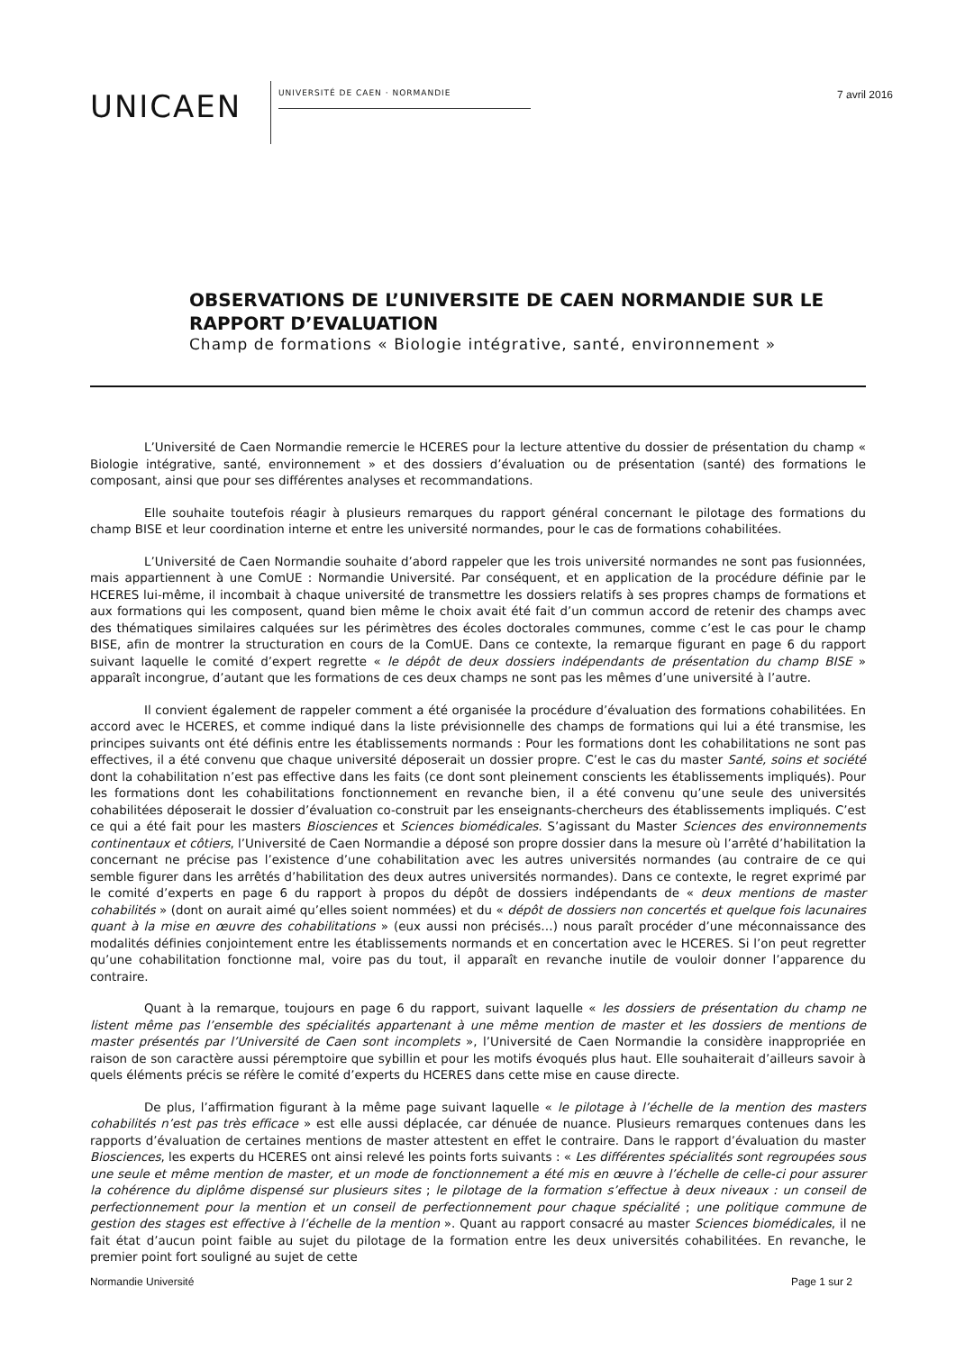UNICAEN
UNIVERSITÉ DE CAEN · NORMANDIE
7 avril 2016
OBSERVATIONS DE L’UNIVERSITE DE CAEN NORMANDIE SUR LE RAPPORT D’EVALUATION
Champ de formations « Biologie intégrative, santé, environnement »
L’Université de Caen Normandie remercie le HCERES pour la lecture attentive du dossier de présentation du champ « Biologie intégrative, santé, environnement » et des dossiers d’évaluation ou de présentation (santé) des formations le composant, ainsi que pour ses différentes analyses et recommandations.
Elle souhaite toutefois réagir à plusieurs remarques du rapport général concernant le pilotage des formations du champ BISE et leur coordination interne et entre les université normandes, pour le cas de formations cohabilitées.
L’Université de Caen Normandie souhaite d’abord rappeler que les trois université normandes ne sont pas fusionnées, mais appartiennent à une ComUE : Normandie Université. Par conséquent, et en application de la procédure définie par le HCERES lui-même, il incombait à chaque université de transmettre les dossiers relatifs à ses propres champs de formations et aux formations qui les composent, quand bien même le choix avait été fait d’un commun accord de retenir des champs avec des thématiques similaires calquées sur les périmètres des écoles doctorales communes, comme c’est le cas pour le champ BISE, afin de montrer la structuration en cours de la ComUE. Dans ce contexte, la remarque figurant en page 6 du rapport suivant laquelle le comité d’expert regrette « le dépôt de deux dossiers indépendants de présentation du champ BISE » apparaît incongrue, d’autant que les formations de ces deux champs ne sont pas les mêmes d’une université à l’autre.
Il convient également de rappeler comment a été organisée la procédure d’évaluation des formations cohabilitées. En accord avec le HCERES, et comme indiqué dans la liste prévisionnelle des champs de formations qui lui a été transmise, les principes suivants ont été définis entre les établissements normands : Pour les formations dont les cohabilitations ne sont pas effectives, il a été convenu que chaque université déposerait un dossier propre. C’est le cas du master Santé, soins et société dont la cohabilitation n’est pas effective dans les faits (ce dont sont pleinement conscients les établissements impliqués). Pour les formations dont les cohabilitations fonctionnement en revanche bien, il a été convenu qu’une seule des universités cohabilitées déposerait le dossier d’évaluation co-construit par les enseignants-chercheurs des établissements impliqués. C’est ce qui a été fait pour les masters Biosciences et Sciences biomédicales. S’agissant du Master Sciences des environnements continentaux et côtiers, l’Université de Caen Normandie a déposé son propre dossier dans la mesure où l’arrêté d’habilitation la concernant ne précise pas l’existence d’une cohabilitation avec les autres universités normandes (au contraire de ce qui semble figurer dans les arrêtés d’habilitation des deux autres universités normandes). Dans ce contexte, le regret exprimé par le comité d’experts en page 6 du rapport à propos du dépôt de dossiers indépendants de « deux mentions de master cohabilités » (dont on aurait aimé qu’elles soient nommées) et du « dépôt de dossiers non concertés et quelque fois lacunaires quant à la mise en œuvre des cohabilitations » (eux aussi non précisés…) nous paraît procéder d’une méconnaissance des modalités définies conjointement entre les établissements normands et en concertation avec le HCERES. Si l’on peut regretter qu’une cohabilitation fonctionne mal, voire pas du tout, il apparaît en revanche inutile de vouloir donner l’apparence du contraire.
Quant à la remarque, toujours en page 6 du rapport, suivant laquelle « les dossiers de présentation du champ ne listent même pas l’ensemble des spécialités appartenant à une même mention de master et les dossiers de mentions de master présentés par l’Université de Caen sont incomplets », l’Université de Caen Normandie la considère inappropriée en raison de son caractère aussi péremptoire que sybillin et pour les motifs évoqués plus haut. Elle souhaiterait d’ailleurs savoir à quels éléments précis se réfère le comité d’experts du HCERES dans cette mise en cause directe.
De plus, l’affirmation figurant à la même page suivant laquelle « le pilotage à l’échelle de la mention des masters cohabilités n’est pas très efficace » est elle aussi déplacée, car dénuée de nuance. Plusieurs remarques contenues dans les rapports d’évaluation de certaines mentions de master attestent en effet le contraire. Dans le rapport d’évaluation du master Biosciences, les experts du HCERES ont ainsi relevé les points forts suivants : « Les différentes spécialités sont regroupées sous une seule et même mention de master, et un mode de fonctionnement a été mis en œuvre à l’échelle de celle-ci pour assurer la cohérence du diplôme dispensé sur plusieurs sites ; le pilotage de la formation s’effectue à deux niveaux : un conseil de perfectionnement pour la mention et un conseil de perfectionnement pour chaque spécialité ; une politique commune de gestion des stages est effective à l’échelle de la mention ». Quant au rapport consacré au master Sciences biomédicales, il ne fait état d’aucun point faible au sujet du pilotage de la formation entre les deux universités cohabilitées. En revanche, le premier point fort souligné au sujet de cette
Normandie Université Page 1 sur 2